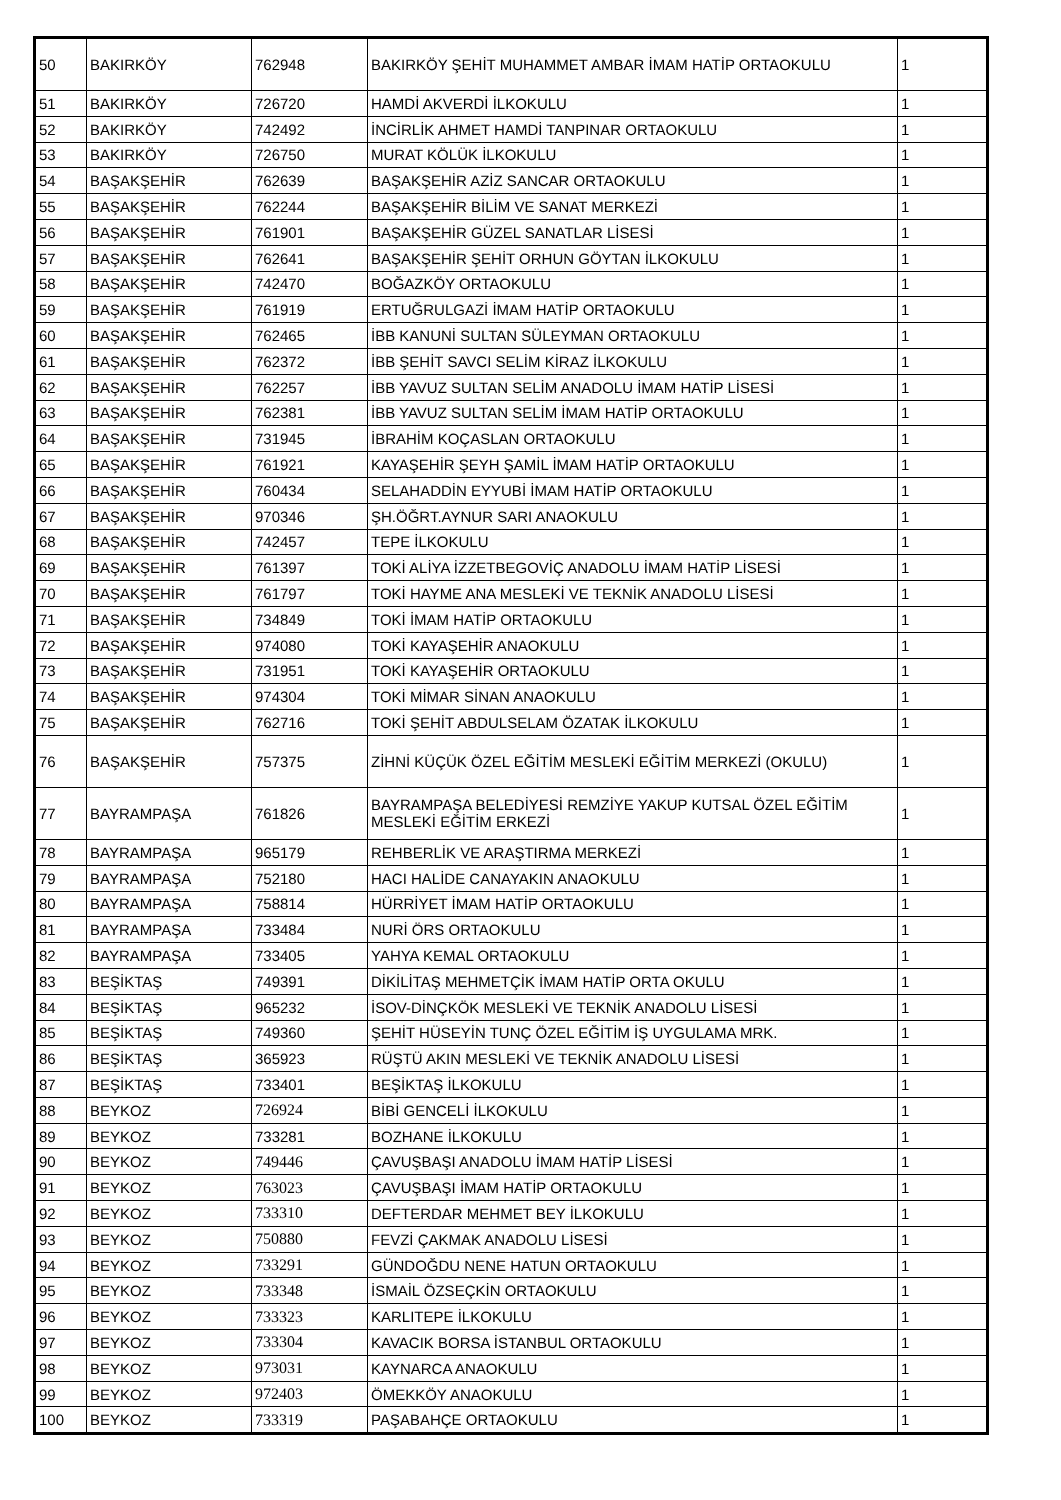| 50 | BAKIRKÖY | 762948 | BAKIRKÖY ŞEHİT MUHAMMET AMBAR İMAM HATİP ORTAOKULU | 1 |
| 51 | BAKIRKÖY | 726720 | HAMDİ AKVERDİ İLKOKULU | 1 |
| 52 | BAKIRKÖY | 742492 | İNCİRLİK AHMET HAMDİ TANPINAR ORTAOKULU | 1 |
| 53 | BAKIRKÖY | 726750 | MURAT KÖLÜK İLKOKULU | 1 |
| 54 | BAŞAKŞEHİR | 762639 | BAŞAKŞEHİR AZİZ SANCAR ORTAOKULU | 1 |
| 55 | BAŞAKŞEHİR | 762244 | BAŞAKŞEHİR BİLİM VE SANAT MERKEZİ | 1 |
| 56 | BAŞAKŞEHİR | 761901 | BAŞAKŞEHİR GÜZEL SANATLAR LİSESİ | 1 |
| 57 | BAŞAKŞEHİR | 762641 | BAŞAKŞEHİR ŞEHİT ORHUN GÖYTAN İLKOKULU | 1 |
| 58 | BAŞAKŞEHİR | 742470 | BOĞAZKÖY ORTAOKULU | 1 |
| 59 | BAŞAKŞEHİR | 761919 | ERTUĞRULGAZİ İMAM HATİP ORTAOKULU | 1 |
| 60 | BAŞAKŞEHİR | 762465 | İBB KANUNİ SULTAN SÜLEYMAN ORTAOKULU | 1 |
| 61 | BAŞAKŞEHİR | 762372 | İBB ŞEHİT SAVCI SELİM KİRAZ İLKOKULU | 1 |
| 62 | BAŞAKŞEHİR | 762257 | İBB YAVUZ SULTAN SELİM ANADOLU İMAM HATİP LİSESİ | 1 |
| 63 | BAŞAKŞEHİR | 762381 | İBB YAVUZ SULTAN SELİM İMAM HATİP ORTAOKULU | 1 |
| 64 | BAŞAKŞEHİR | 731945 | İBRAHİM KOÇASLAN ORTAOKULU | 1 |
| 65 | BAŞAKŞEHİR | 761921 | KAYAŞEHİR ŞEYH ŞAMİL İMAM HATİP ORTAOKULU | 1 |
| 66 | BAŞAKŞEHİR | 760434 | SELAHADDİN EYYUBİ İMAM HATİP ORTAOKULU | 1 |
| 67 | BAŞAKŞEHİR | 970346 | ŞH.ÖĞRT.AYNUR SARI ANAOKULU | 1 |
| 68 | BAŞAKŞEHİR | 742457 | TEPE İLKOKULU | 1 |
| 69 | BAŞAKŞEHİR | 761397 | TOKİ ALİYA İZZETBEGOVİÇ ANADOLU İMAM HATİP LİSESİ | 1 |
| 70 | BAŞAKŞEHİR | 761797 | TOKİ HAYME ANA MESLEKİ VE TEKNİK ANADOLU LİSESİ | 1 |
| 71 | BAŞAKŞEHİR | 734849 | TOKİ İMAM HATİP ORTAOKULU | 1 |
| 72 | BAŞAKŞEHİR | 974080 | TOKİ KAYAŞEHİR ANAOKULU | 1 |
| 73 | BAŞAKŞEHİR | 731951 | TOKİ KAYAŞEHİR ORTAOKULU | 1 |
| 74 | BAŞAKŞEHİR | 974304 | TOKİ MİMAR SİNAN ANAOKULU | 1 |
| 75 | BAŞAKŞEHİR | 762716 | TOKİ ŞEHİT ABDULSELAM ÖZATAK İLKOKULU | 1 |
| 76 | BAŞAKŞEHİR | 757375 | ZİHNİ KÜÇÜK ÖZEL EĞİTİM MESLEKİ EĞİTİM MERKEZİ (OKULU) | 1 |
| 77 | BAYRAMPAŞA | 761826 | BAYRAMPAŞA BELEDİYESİ REMZİYE YAKUP KUTSAL ÖZEL EĞİTİM MESLEKİ EĞİTİM ERKEZİ | 1 |
| 78 | BAYRAMPAŞA | 965179 | REHBERLİK VE ARAŞTIRMA MERKEZİ | 1 |
| 79 | BAYRAMPAŞA | 752180 | HACI HALİDE CANAYAKIN ANAOKULU | 1 |
| 80 | BAYRAMPAŞA | 758814 | HÜRRİYET İMAM HATİP ORTAOKULU | 1 |
| 81 | BAYRAMPAŞA | 733484 | NURİ ÖRS ORTAOKULU | 1 |
| 82 | BAYRAMPAŞA | 733405 | YAHYA KEMAL ORTAOKULU | 1 |
| 83 | BEŞİKTAŞ | 749391 | DİKİLİTAŞ MEHMETÇİK İMAM HATİP ORTA OKULU | 1 |
| 84 | BEŞİKTAŞ | 965232 | İSOV-DİNÇKÖK MESLEKİ VE TEKNİK ANADOLU LİSESİ | 1 |
| 85 | BEŞİKTAŞ | 749360 | ŞEHİT HÜSEYİN TUNÇ ÖZEL EĞİTİM İŞ UYGULAMA MRK. | 1 |
| 86 | BEŞİKTAŞ | 365923 | RÜŞTÜ AKIN MESLEKİ VE TEKNİK ANADOLU LİSESİ | 1 |
| 87 | BEŞİKTAŞ | 733401 | BEŞİKTAŞ İLKOKULU | 1 |
| 88 | BEYKOZ | 726924 | BİBİ GENCELİ İLKOKULU | 1 |
| 89 | BEYKOZ | 733281 | BOZHANE İLKOKULU | 1 |
| 90 | BEYKOZ | 749446 | ÇAVUŞBAŞI ANADOLU İMAM HATİP LİSESİ | 1 |
| 91 | BEYKOZ | 763023 | ÇAVUŞBAŞI İMAM HATİP ORTAOKULU | 1 |
| 92 | BEYKOZ | 733310 | DEFTERDAR MEHMET BEY İLKOKULU | 1 |
| 93 | BEYKOZ | 750880 | FEVZİ ÇAKMAK ANADOLU LİSESİ | 1 |
| 94 | BEYKOZ | 733291 | GÜNDOĞDU NENE HATUN ORTAOKULU | 1 |
| 95 | BEYKOZ | 733348 | İSMAİL ÖZSEÇKİN ORTAOKULU | 1 |
| 96 | BEYKOZ | 733323 | KARLITEPE İLKOKULU | 1 |
| 97 | BEYKOZ | 733304 | KAVACIK BORSA İSTANBUL ORTAOKULU | 1 |
| 98 | BEYKOZ | 973031 | KAYNARCA ANAOKULU | 1 |
| 99 | BEYKOZ | 972403 | ÖMEKKÖY ANAOKULU | 1 |
| 100 | BEYKOZ | 733319 | PAŞABAHÇE ORTAOKULU | 1 |